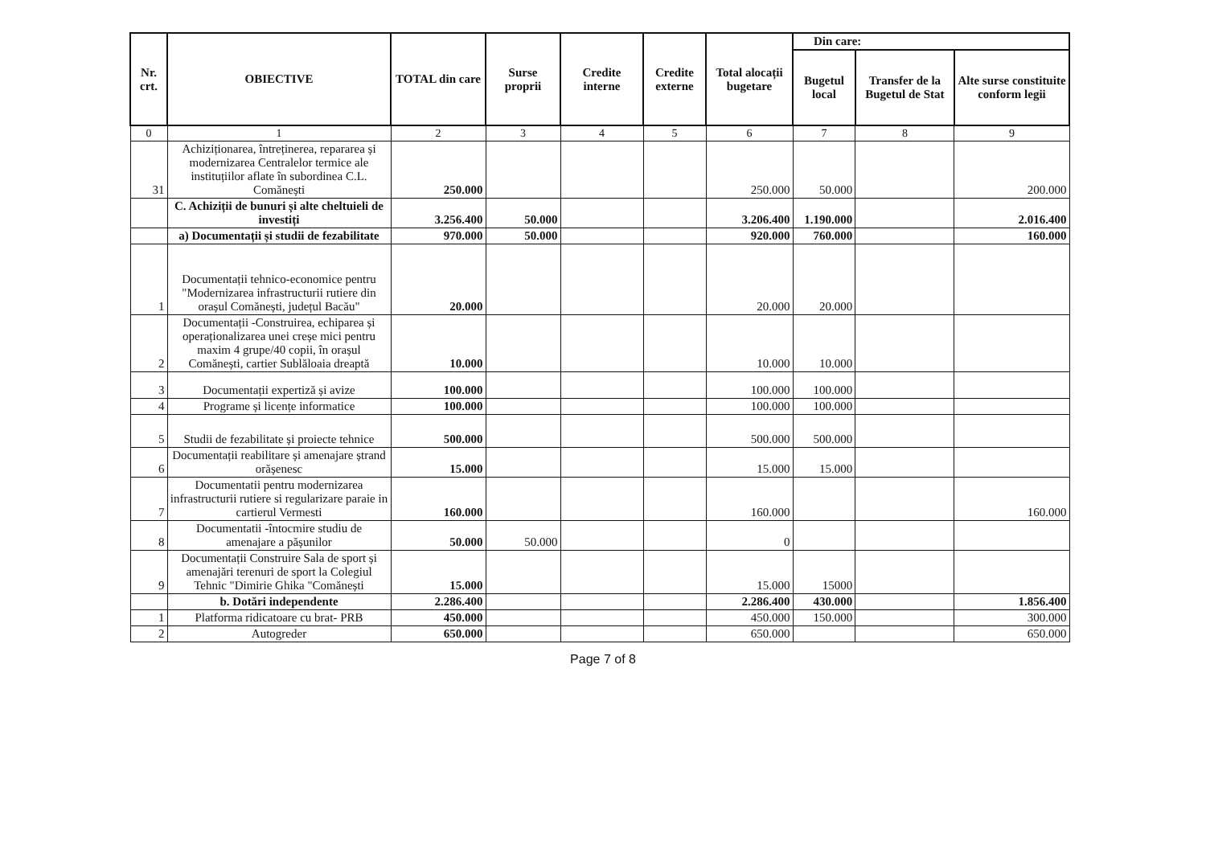| Nr. crt. | OBIECTIVE | TOTAL din care | Surse proprii | Credite interne | Credite externe | Total alocații bugetare | Din care: | | |
| --- | --- | --- | --- | --- | --- | --- | --- | --- | --- |
| | | | | | | | Bugetul local | Transfer de la Bugetul de Stat | Alte surse constituite conform legii |
| 0 | 1 | 2 | 3 | 4 | 5 | 6 | 7 | 8 | 9 |
| 31 | Achiziționarea, întreținerea, repararea și modernizarea Centralelor termice ale instituțiilor aflate în subordinea C.L. Comănești | 250.000 | | | | 250.000 | 50.000 | | 200.000 |
| | C. Achiziții de bunuri și alte cheltuieli de investiți | 3.256.400 | 50.000 | | | 3.206.400 | 1.190.000 | | 2.016.400 |
| | a) Documentații și studii de fezabilitate | 970.000 | 50.000 | | | 920.000 | 760.000 | | 160.000 |
| 1 | Documentații tehnico-economice pentru "Modernizarea infrastructurii rutiere din orașul Comănești, județul Bacău" | 20.000 | | | | 20.000 | 20.000 | | |
| 2 | Documentații -Construirea, echiparea și operaționalizarea unei creșe mici pentru maxim 4 grupe/40 copii, în orașul Comănești, cartier Sublăloaia dreaptă | 10.000 | | | | 10.000 | 10.000 | | |
| 3 | Documentații expertiză și avize | 100.000 | | | | 100.000 | 100.000 | | |
| 4 | Programe și licențe informatice | 100.000 | | | | 100.000 | 100.000 | | |
| 5 | Studii de fezabilitate și proiecte tehnice | 500.000 | | | | 500.000 | 500.000 | | |
| 6 | Documentații reabilitare și amenajare ștrand orășenesc | 15.000 | | | | 15.000 | 15.000 | | |
| 7 | Documentatii pentru modernizarea infrastructurii rutiere si regularizare paraie in cartierul Vermesti | 160.000 | | | | 160.000 | | | 160.000 |
| 8 | Documentatii -întocmire studiu de amenajare a pășunilor | 50.000 | 50.000 | | | 0 | | | |
| 9 | Documentații Construire Sala de sport și amenajări terenuri de sport la Colegiul Tehnic "Dimirie Ghika "Comănești | 15.000 | | | | 15.000 | 15000 | | |
| | b. Dotări independente | 2.286.400 | | | | 2.286.400 | 430.000 | | 1.856.400 |
| 1 | Platforma ridicatoare cu brat- PRB | 450.000 | | | | 450.000 | 150.000 | | 300.000 |
| 2 | Autogreder | 650.000 | | | | 650.000 | | | 650.000 |
Page 7 of 8